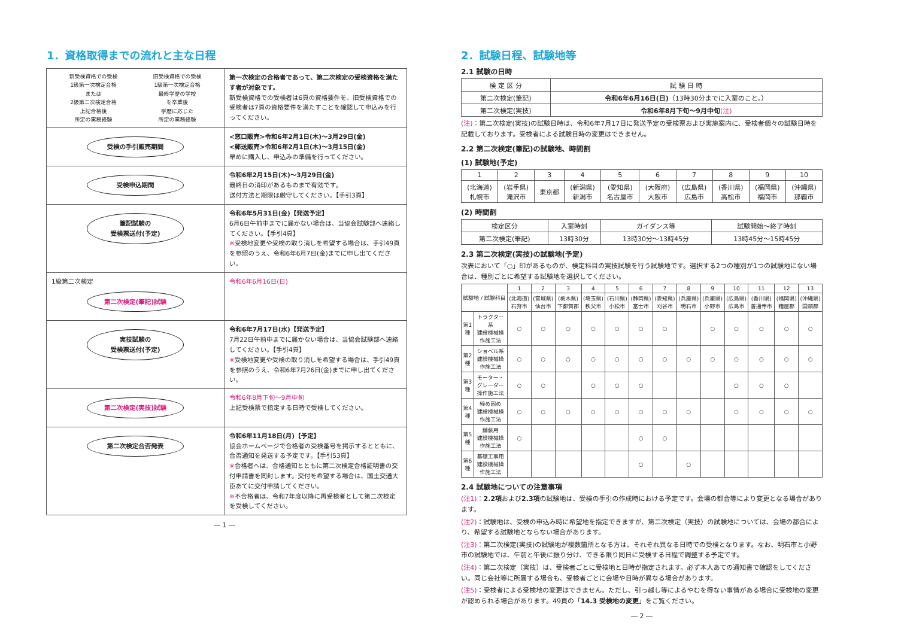1．資格取得までの流れと主な日程
| 新受検資格での受検 1級第一次検定合格 または 2級第二次検定合格 上記合格後 所定の実務経験 旧受検資格での受検 1級第一次検定合格 最終学歴の学校 を卒業後 学歴に応じた 所定の実務経験 | 第一次検定の合格者であって、第二次検定の受検資格を満たす者が対象です。 新受検資格での受検者は6頁の資格要件を、旧受検資格での受検者は7頁の資格要件を満たすことを確認して申込みを行ってください。 |
| 受検の手引販売期間 | <窓口販売>令和6年2月1日(木)～3月29日(金) <郵送販売>令和6年2月1日(木)～3月15日(金) 早めに購入し、申込みの準備を行ってください。 |
| 受検申込期間 | 令和6年2月15日(木)～3月29日(金) 最終日の消印があるものまで有効です。 送付方法と期限は厳守してください。【手引3頁】 |
| 筆記試験の 受検票送付(予定) | 令和6年5月31日(金)【発送予定】 6月6日午前中までに届かない場合は、当協会試験部へ連絡してください。【手引4頁】 ※ 受検地変更や受検の取り消しを希望する場合は、手引49頁を参照のうえ、令和6年6月7日(金)までに申し出てください。 |
| 1級第二次検定 第二次検定(筆記)試験 | 令和6年6月16日(日) |
| 実技試験の 受検票送付(予定) | 令和6年7月17日(水)【発送予定】 7月22日午前中までに届かない場合は、当協会試験部へ連絡してください。【手引4頁】 ※ 受検地変更や受検の取り消しを希望する場合は、手引49頁を参照のうえ、令和6年7月26日(金)までに申し出てください。 |
| 第二次検定(実技)試験 | 令和6年8月下旬～9月中旬 上記受検票で指定する日時で受検してください。 |
| 第二次検定合否発表 | 令和6年11月18日(月)【予定】 協会ホームページで合格者の受検番号を掲示するとともに、合否通知を発送する予定です。【手引53頁】 ※ 合格者へは、合格通知とともに第二次検定合格証明書の交付申請書を同封します。交付を希望する場合は、国土交通大臣あてに交付申請してください。 ※ 不合格者は、令和7年度以降に再受検者として第二次検定を受検してください。 |
― 1 ―
2．試験日程、試験地等
2.1 試験の日時
| 検 定 区 分 | 試 験 日 時 |
| --- | --- |
| 第二次検定(筆記) | 令和6年6月16日(日) （13時30分までに入室のこと。） |
| 第二次検定(実技) | 令和6年8月下旬～9月中旬 (注) |
(注)：第二次検定(実技)の試験日時は、令和6年7月17日に発送予定の受検票および実施案内に、受検者個々の試験日時を記載しております。受検者による試験日時の変更はできません。
2.2 第二次検定(筆記)の試験地、時間割
(1) 試験地(予定)
| 1 | 2 | 3 | 4 | 5 | 6 | 7 | 8 | 9 | 10 |
| (北海道) 札幌市 | (岩手県) 滝沢市 | 東京都 | (新潟県) 新潟市 | (愛知県) 名古屋市 | (大阪府) 大阪市 | (広島県) 広島市 | (香川県) 高松市 | (福岡県) 福岡市 | (沖縄県) 那覇市 |
(2) 時間割
| 検定区分 | 入室時刻 | ガイダンス等 | 試験開始～終了時刻 |
| --- | --- | --- | --- |
| 第二次検定(筆記) | 13時30分 | 13時30分～13時45分 | 13時45分～15時45分 |
2.3 第二次検定(実技)の試験地(予定)
次表において「○」印があるものが、検定科目の実技試験を行う試験地です。選択する2つの種別が1つの試験地にない場合は、種別ごとに希望する試験地を選択してください。
| 試験地 / 試験科目 | | 1 | 2 | 3 | 4 | 5 | 6 | 7 | 8 | 9 | 10 | 11 | 12 | 13 |
| --- | --- | --- | --- | --- | --- | --- | --- | --- | --- | --- | --- | --- | --- | --- |
| | | (北海道)石狩市 | (宮城県)仙台市 | (栃木県)下都賀郡 | (埼玉県)秩父市 | (石川県)小松市 | (静岡県)富士市 | (愛知県)刈谷市 | (兵庫県)明石市 | (兵庫県)小野市 | (広島県)広島市 | (香川県)善通寺市 | (福岡県)糟屋郡 | (沖縄県)国頭郡 |
| 第1種 | トラクター系 建設機械操作施工法 | ○ | ○ | ○ | ○ | ○ | ○ | ○ | | ○ | ○ | ○ | ○ | ○ |
| 第2種 | ショベル系 建設機械操作施工法 | ○ | ○ | ○ | ○ | ○ | ○ | ○ | ○ | ○ | ○ | ○ | ○ | ○ |
| 第3種 | モーター・グレーダー 操作施工法 | ○ | ○ | | ○ | ○ | ○ | | | | ○ | ○ | ○ | |
| 第4種 | 締め固め 建設機械操作施工法 | ○ | ○ | ○ | ○ | ○ | ○ | ○ | ○ | | ○ | ○ | ○ | ○ |
| 第5種 | 舗装用 建設機械操作施工法 | ○ | | | | | ○ | ○ | | | | | | |
| 第6種 | 基礎工事用 建設機械操作施工法 | | | | | | ○ | | ○ | | | | | |
2.4 試験地についての注意事項
(注1)：2.2項および2.3項の試験地は、受検の手引の作成時における予定です。会場の都合等により変更となる場合があります。
(注2)：試験地は、受検の申込み時に希望地を指定できますが、第二次検定（実技）の試験地については、会場の都合により、希望する試験地とならない場合があります。
(注3)：第二次検定(実技)の試験地が複数箇所となる方は、それぞれ異なる日時での受検となります。なお、明石市と小野市の試験地では、午前と午後に振り分け、できる限り同日に受検する日程で調整する予定です。
(注4)：第二次検定（実技）は、受検者ごとに受検地と日時が指定されます。必ず本人あての通知書で確認をしてください。同じ会社等に所属する場合も、受検者ごとに会場や日時が異なる場合があります。
(注5)：受検者による受検地の変更はできません。ただし、引っ越し等によるやむを得ない事情がある場合に受検地の変更が認められる場合があります。49頁の「14.3 受検地の変更」をご覧ください。
― 2 ―